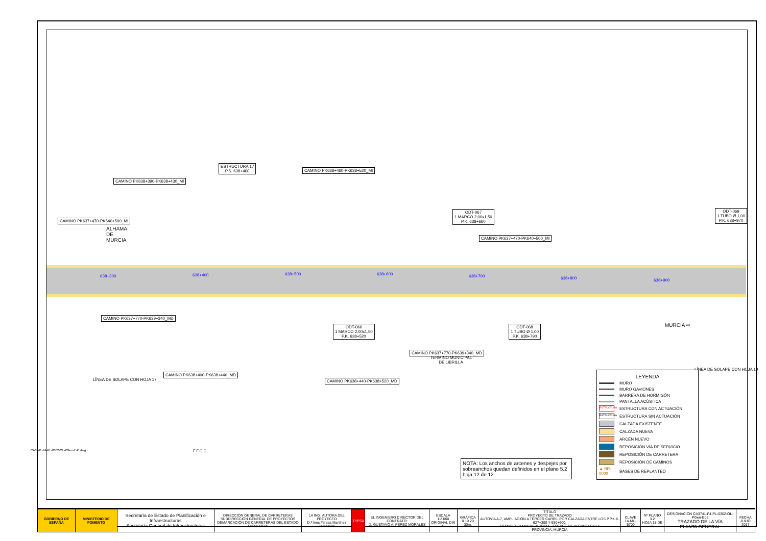ESTRUCTURA 17
P.S. 638+460
CAMINO PK638+460-PK638+520_MI
CAMINO PK638+390-PK638+430_MI
CAMINO PK637+470-PK640+500_MI
ALHAMA
DE
MURCIA
ODT-067
1 MARCO 2,00x1,50
P.K. 638+660
CAMINO PK637+470-PK640+500_MI
ODT-069
1 TUBO Ø 1,00
P.K. 638+970
638+300 638+400 638+500 638+600 638+700 638+800 638+900
CAMINO PK637+770-PK639+340_MD
ODT-066
1 MARCO 2,00x1,50
P.K. 638+520
ODT-068
1 TUBO Ø 1,00
P.K. 638+790
MURCIA ⇨
CAMINO PK637+770-PK639+340_MD
TERMINO MUNICIPAL
DE LIBRILLA
CAMINO PK638+400-PK638+440_MD
CAMINO PK638+440-PK638+520_MD
F.F.C.C.
LÍNEA DE SOLAPE CON HOJA 17
LÍNEA DE SOLAPE CON HOJA 19
CA3741-F4-PL-0302-OL-PGen-Ed6.dwg
NOTA: Los anchos de arcenes y despejes por sobreanchos quedan definidos en el plano 5.2 hoja 12 de 12.
LEYENDA
MURO
MURO GAVIONES
BARRERA DE HORMIGÓN
PANTALLA ACÚSTICA
ESTRUCTURA ESTRUCTURA CON ACTUACIÓN
ESTRUCTURA ESTRUCTURA SIN ACTUACIÓN
CALZADA EXISTENTE
CALZADA NUEVA
ARCÉN NUEVO
REPOSICIÓN VÍA DE SERVICIO
REPOSICIÓN DE CARRETERA
REPOSICIÓN DE CAMINOS
▲ BR-0000 BASES DE REPLANTEO
| GOBIERNO DE ESPAÑA | MINISTERIO DE FOMENTO | Secretaría de Estado de Planificación e Infraestructuras Secretaría General de Infraestructuras | DIRECCIÓN GENERAL DE CARRETERAS SUBDIRECCIÓN GENERAL DE PROYECTOS DEMARCACIÓN DE CARRETERAS DEL ESTADO EN MURCIA | LA ING. AUTORA DEL PROYECTO D.ª Ines Teresa Martínez Zambrana | TYPSA | EL INGENIERO DIRECTOR DEL CONTRATO: D. GUSTAVO A. PÉREZ MORALES | ESCALA 1:2.000 ORIGINAL DIN A3 | GRÁFICA 0 10 20 30m. | TITULO PROYECTO DE TRAZADO AUTOVÍA A-7, AMPLIACIÓN A TERCER CARRIL POR CALZADA ENTRE LOS P.P.K.K. 627+300 Y 650+600. TRAMO: ALHAMA DE MURCIA - ENLACE DE ALCANTARILLA PROVINCIA: MURCIA | CLAVE 14-MU-5700 | Nº PLANO 3.2 HOJA 18 DE 35 | DESIGNACIÓN CA3741-F4-PL-0302-OL-PGen-Ed6 TRAZADO DE LA VÍA PLANTA GENERAL | FECHA JULIO 2017 |